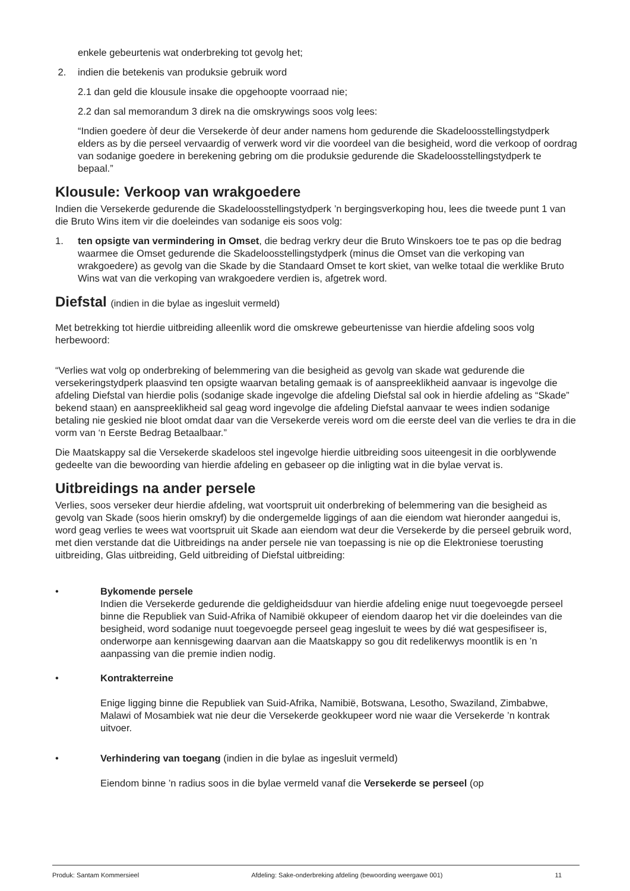enkele gebeurtenis wat onderbreking tot gevolg het;
2. indien die betekenis van produksie gebruik word
2.1 dan geld die klousule insake die opgehoopte voorraad nie;
2.2 dan sal memorandum 3 direk na die omskrywings soos volg lees:
“Indien goedere òf deur die Versekerde òf deur ander namens hom gedurende die Skadeloosstellingstydperk elders as by die perseel vervaardig of verwerk word vir die voordeel van die besigheid, word die verkoop of oordrag van sodanige goedere in berekening gebring om die produksie gedurende die Skadeloosstellingstydperk te bepaal.”
Klousule: Verkoop van wrakgoedere
Indien die Versekerde gedurende die Skadeloosstellingstydperk ’n bergingsverkoping hou, lees die tweede punt 1 van die Bruto Wins item vir die doeleindes van sodanige eis soos volg:
1. ten opsigte van vermindering in Omset, die bedrag verkry deur die Bruto Winskoers toe te pas op die bedrag waarmee die Omset gedurende die Skadeloosstellingstydperk (minus die Omset van die verkoping van wrakgoedere) as gevolg van die Skade by die Standaard Omset te kort skiet, van welke totaal die werklike Bruto Wins wat van die verkoping van wrakgoedere verdien is, afgetrek word.
Diefstal (indien in die bylae as ingesluit vermeld)
Met betrekking tot hierdie uitbreiding alleenlik word die omskrewe gebeurtenisse van hierdie afdeling soos volg herbewoord:
“Verlies wat volg op onderbreking of belemmering van die besigheid as gevolg van skade wat gedurende die versekeringstydperk plaasvind ten opsigte waarvan betaling gemaak is of aanspreeklikheid aanvaar is ingevolge die afdeling Diefstal van hierdie polis (sodanige skade ingevolge die afdeling Diefstal sal ook in hierdie afdeling as “Skade” bekend staan) en aanspreeklikheid sal geag word ingevolge die afdeling Diefstal aanvaar te wees indien sodanige betaling nie geskied nie bloot omdat daar van die Versekerde vereis word om die eerste deel van die verlies te dra in die vorm van ‘n Eerste Bedrag Betaalbaar.”
Die Maatskappy sal die Versekerde skadeloos stel ingevolge hierdie uitbreiding soos uiteengesit in die oorblywende gedeelte van die bewoording van hierdie afdeling en gebaseer op die inligting wat in die bylae vervat is.
Uitbreidings na ander persele
Verlies, soos verseker deur hierdie afdeling, wat voortspruit uit onderbreking of belemmering van die besigheid as gevolg van Skade (soos hierin omskryf) by die ondergemelde liggings of aan die eiendom wat hieronder aangedui is, word geag verlies te wees wat voortspruit uit Skade aan eiendom wat deur die Versekerde by die perseel gebruik word, met dien verstande dat die Uitbreidings na ander persele nie van toepassing is nie op die Elektroniese toerusting uitbreiding, Glas uitbreiding, Geld uitbreiding of Diefstal uitbreiding:
• Bykomende persele
Indien die Versekerde gedurende die geldigheidsduur van hierdie afdeling enige nuut toegevoegde perseel binne die Republiek van Suid-Afrika of Namibië okkupeer of eiendom daarop het vir die doeleindes van die besigheid, word sodanige nuut toegevoegde perseel geag ingesluit te wees by dié wat gespesifiseer is, onderworpe aan kennisgewing daarvan aan die Maatskappy so gou dit redelikerwys moontlik is en ’n aanpassing van die premie indien nodig.
• Kontrakterreine
Enige ligging binne die Republiek van Suid-Afrika, Namibië, Botswana, Lesotho, Swaziland, Zimbabwe, Malawi of Mosambiek wat nie deur die Versekerde geokkupeer word nie waar die Versekerde ’n kontrak uitvoer.
• Verhindering van toegang (indien in die bylae as ingesluit vermeld)
Eiendom binne ’n radius soos in die bylae vermeld vanaf die Versekerde se perseel (op
Produk: Santam Kommersieel Afdeling: Sake-onderbreking afdeling (bewoording weergawe 001) 11